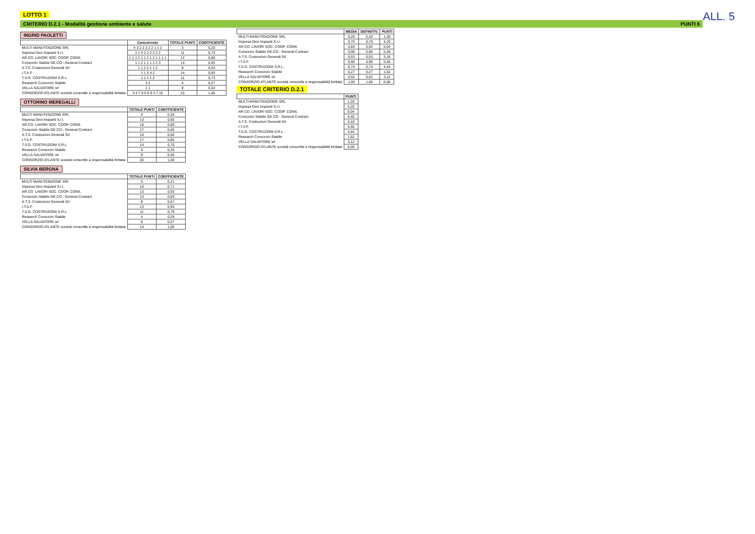ALL. 5
LOTTO 1
CRITERIO D.2.1 - Modalità gestione ambiente e salute PUNTI 6
INGRID PAOLETTI
| | Concorrente | TOTALE PUNTI | COEFFICIENTE |
| --- | --- | --- | --- |
| MULTI MANUTENZIONE SRL | 4 3 2 2 2 2 2 1 1 2 | 3 | 0,20 |
| Impresa Devi Impianti S.r.l. | 1 1 4 2 2 2 2 2 2 | 11 | 0,73 |
| AR.CO. LAVORI SOC. COOP. CONS. | 1 1 1 1 1 1 1 1 2 1 1 1 1 | 12 | 0,80 |
| Consorzio Stabile GE.CO - General Contract | 1 1 2 1 1 1 1 2 3 | 14 | 0,93 |
| A.T.S. Costruzioni Generali Srl | 1 1 2 2 1 1 2 | 8 | 0,53 |
| I.T.A.F. | 1 1 3 4 2 | 14 | 0,93 |
| T.S.G. COSTRUZIONI S.R.L. | 1 1 1 1 2 | 11 | 0,73 |
| Research Consorzio Stabile | 3 2 | 4 | 0,27 |
| VELLA SALVATORE srl | 1 1 | 8 | 0,53 |
| CONSORZIO ATLANTE società consortile a responsabilità limitata | 4 4 7 6 6 6 9 4 7 15 | 15 | 1,00 |
OTTORINO MEREGALLI
| | TOTALE PUNTI | COEFFICIENTE |
| --- | --- | --- |
| MULTI MANUTENZIONE SRL | 4 | 0,20 |
| Impresa Devi Impianti S.r.l. | 13 | 0,65 |
| AR.CO. LAVORI SOC. COOP. CONS. | 16 | 0,80 |
| Consorzio Stabile GE.CO - General Contract | 17 | 0,85 |
| A.T.S. Costruzioni Generali Srl | 10 | 0,50 |
| I.T.A.F. | 17 | 0,85 |
| T.S.G. COSTRUZIONI S.R.L. | 14 | 0,70 |
| Research Consorzio Stabile | 5 | 0,25 |
| VELLA SALVATORE srl | 9 | 0,45 |
| CONSORZIO ATLANTE società consortile a responsabilità limitata | 20 | 1,00 |
SILVIA BERGNA
| | TOTALE PUNTI | COEFFICIENTE |
| --- | --- | --- |
| MULTI MANUTENZIONE SRL | 3 | 0,21 |
| Impresa Devi Impianti S.r.l. | 10 | 0,71 |
| AR.CO. LAVORI SOC. COOP. CONS. | 13 | 0,93 |
| Consorzio Stabile GE.CO - General Contract | 13 | 0,93 |
| A.T.S. Costruzioni Generali Srl | 8 | 0,57 |
| I.T.A.F. | 13 | 0,93 |
| T.S.G. COSTRUZIONI S.R.L. | 11 | 0,79 |
| Research Consorzio Stabile | 4 | 0,29 |
| VELLA SALVATORE srl | 8 | 0,57 |
| CONSORZIO ATLANTE società consortile a responsabilità limitata | 14 | 1,00 |
| | MEDIA | DEFINITIV. | PUNTI |
| --- | --- | --- | --- |
| MULTI MANUTENZIONE SRL | 0,20 | 0,20 | 1,20 |
| Impresa Devi Impianti S.r.l. | 0,70 | 0,70 | 4,20 |
| AR.CO. LAVORI SOC. COOP. CONS. | 0,84 | 0,84 | 5,04 |
| Consorzio Stabile GE.CO - General Contract | 0,90 | 0,90 | 5,40 |
| A.T.S. Costruzioni Generali Srl | 0,53 | 0,53 | 3,18 |
| I.T.A.F. | 0,90 | 0,90 | 5,40 |
| T.S.G. COSTRUZIONI S.R.L. | 0,74 | 0,74 | 4,44 |
| Research Consorzio Stabile | 0,27 | 0,27 | 1,62 |
| VELLA SALVATORE srl | 0,52 | 0,52 | 3,12 |
| CONSORZIO ATLANTE società consortile a responsabilità limitata | 1,00 | 1,00 | 6,00 |
TOTALE CRITERIO D.2.1
| | PUNTI |
| --- | --- |
| MULTI MANUTENZIONE SRL | 1,20 |
| Impresa Devi Impianti S.r.l. | 4,20 |
| AR.CO. LAVORI SOC. COOP. CONS. | 5,04 |
| Consorzio Stabile GE.CO - General Contract | 5,40 |
| A.T.S. Costruzioni Generali Srl | 3,18 |
| I.T.A.F. | 5,40 |
| T.S.G. COSTRUZIONI S.R.L. | 4,44 |
| Research Consorzio Stabile | 1,62 |
| VELLA SALVATORE srl | 3,12 |
| CONSORZIO ATLANTE società consortile a responsabilità limitata | 6,00 |